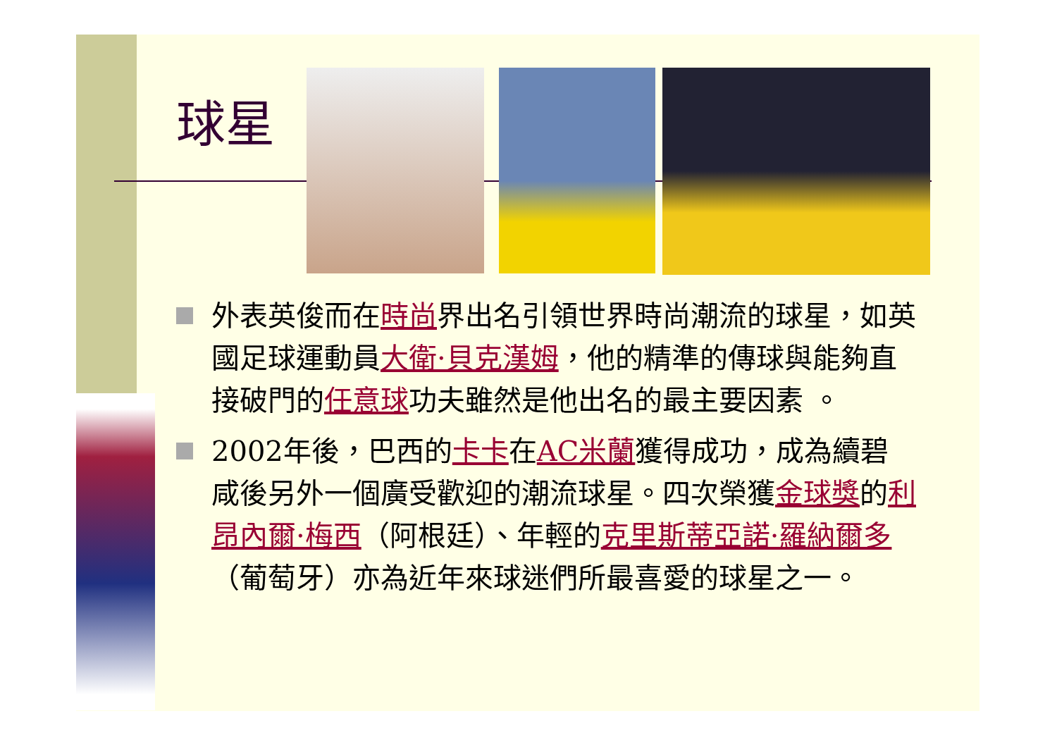球星
外表英俊而在時尚界出名引領世界時尚潮流的球星，如英國足球運動員大衛·貝克漢姆，他的精準的傳球與能夠直接破門的任意球功夫雖然是他出名的最主要因素 。
2002年後，巴西的卡卡在AC米蘭獲得成功，成為續碧咸後另外一個廣受歡迎的潮流球星。四次榮獲金球獎的利昂內爾·梅西（阿根廷）、年輕的克里斯蒂亞諾·羅納爾多（葡萄牙）亦為近年來球迷們所最喜愛的球星之一。